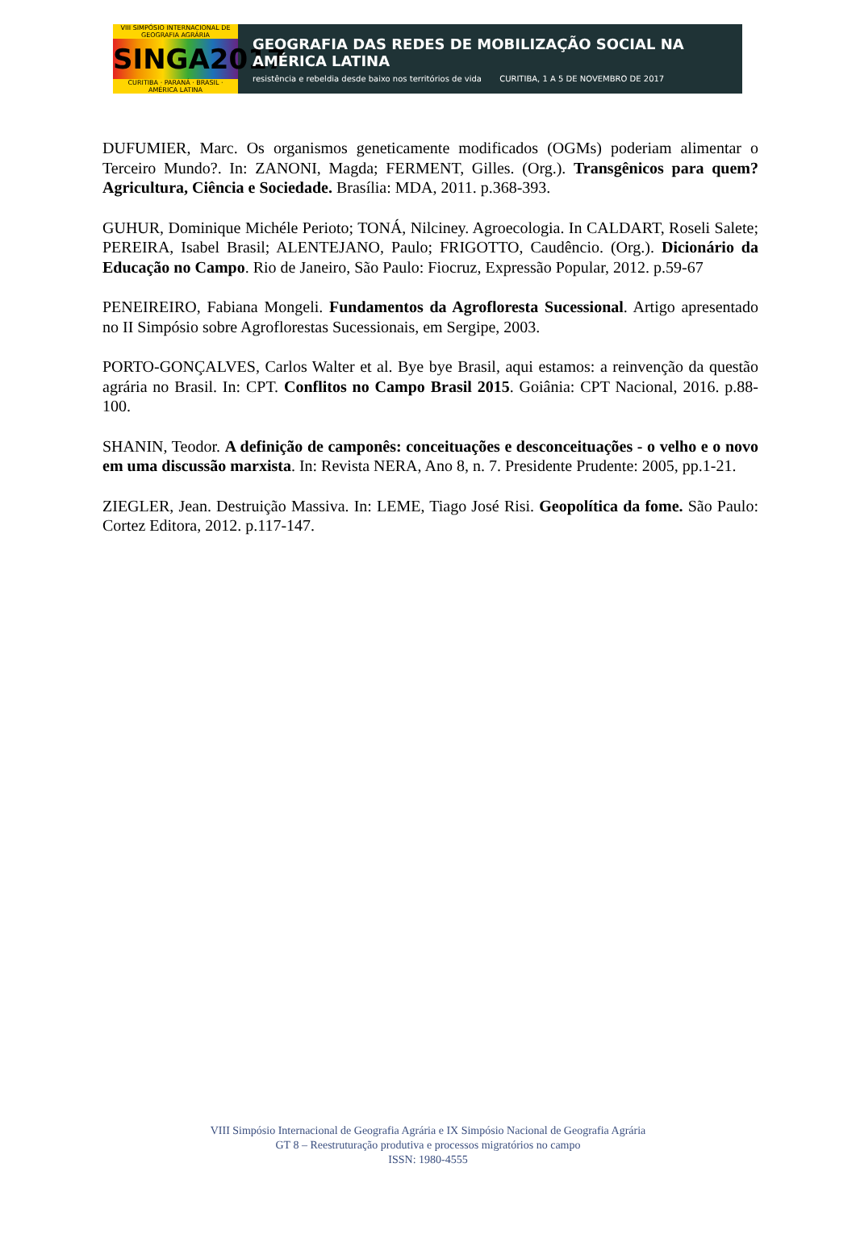VIII SIMPÓSIO INTERNACIONAL DE GEOGRAFIA AGRÁRIA
SINGA2017
CURITIBA · PARANÁ · BRASIL · AMÉRICA LATINA
GEOGRAFIA DAS REDES DE MOBILIZAÇÃO SOCIAL NA AMÉRICA LATINA
resistência e rebeldia desde baixo nos territórios de vida CURITIBA, 1 A 5 DE NOVEMBRO DE 2017
DUFUMIER, Marc. Os organismos geneticamente modificados (OGMs) poderiam alimentar o Terceiro Mundo?. In: ZANONI, Magda; FERMENT, Gilles. (Org.). Transgênicos para quem? Agricultura, Ciência e Sociedade. Brasília: MDA, 2011. p.368-393.
GUHUR, Dominique Michéle Perioto; TONÁ, Nilciney. Agroecologia. In CALDART, Roseli Salete; PEREIRA, Isabel Brasil; ALENTEJANO, Paulo; FRIGOTTO, Caudêncio. (Org.). Dicionário da Educação no Campo. Rio de Janeiro, São Paulo: Fiocruz, Expressão Popular, 2012. p.59-67
PENEIREIRO, Fabiana Mongeli. Fundamentos da Agrofloresta Sucessional. Artigo apresentado no II Simpósio sobre Agroflorestas Sucessionais, em Sergipe, 2003.
PORTO-GONÇALVES, Carlos Walter et al. Bye bye Brasil, aqui estamos: a reinvenção da questão agrária no Brasil. In: CPT. Conflitos no Campo Brasil 2015. Goiânia: CPT Nacional, 2016. p.88-100.
SHANIN, Teodor. A definição de camponês: conceituações e desconceituações - o velho e o novo em uma discussão marxista. In: Revista NERA, Ano 8, n. 7. Presidente Prudente: 2005, pp.1-21.
ZIEGLER, Jean. Destruição Massiva. In: LEME, Tiago José Risi. Geopolítica da fome. São Paulo: Cortez Editora, 2012. p.117-147.
VIII Simpósio Internacional de Geografia Agrária e IX Simpósio Nacional de Geografia Agrária
GT 8 – Reestruturação produtiva e processos migratórios no campo
ISSN: 1980-4555